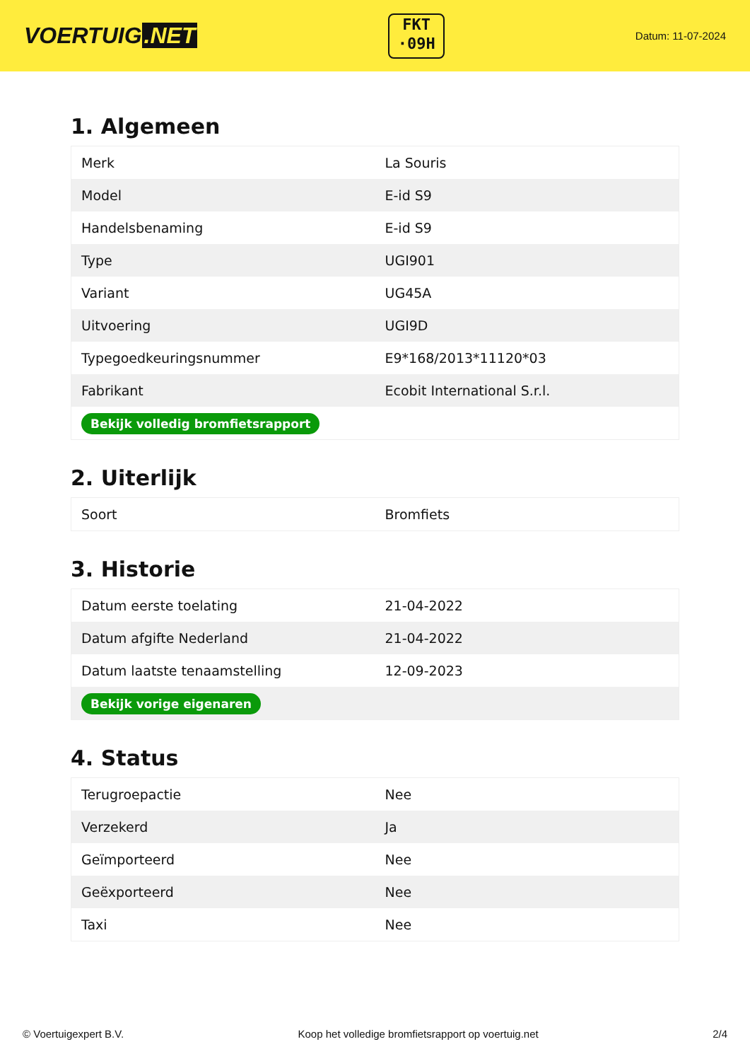VOERTUIG.NET
FKT
·09H
Datum: 11-07-2024
1. Algemeen
| Merk | La Souris |
| Model | E-id S9 |
| Handelsbenaming | E-id S9 |
| Type | UGI901 |
| Variant | UG45A |
| Uitvoering | UGI9D |
| Typegoedkeuringsnummer | E9*168/2013*11120*03 |
| Fabrikant | Ecobit International S.r.l. |
| Bekijk volledig bromfietsrapport | |
2. Uiterlijk
| Soort | Bromfiets |
3. Historie
| Datum eerste toelating | 21-04-2022 |
| Datum afgifte Nederland | 21-04-2022 |
| Datum laatste tenaamstelling | 12-09-2023 |
| Bekijk vorige eigenaren | |
4. Status
| Terugroepactie | Nee |
| Verzekerd | Ja |
| Geïmporteerd | Nee |
| Geëxporteerd | Nee |
| Taxi | Nee |
© Voertuigexpert B.V. Koop het volledige bromfietsrapport op voertuig.net 2/4